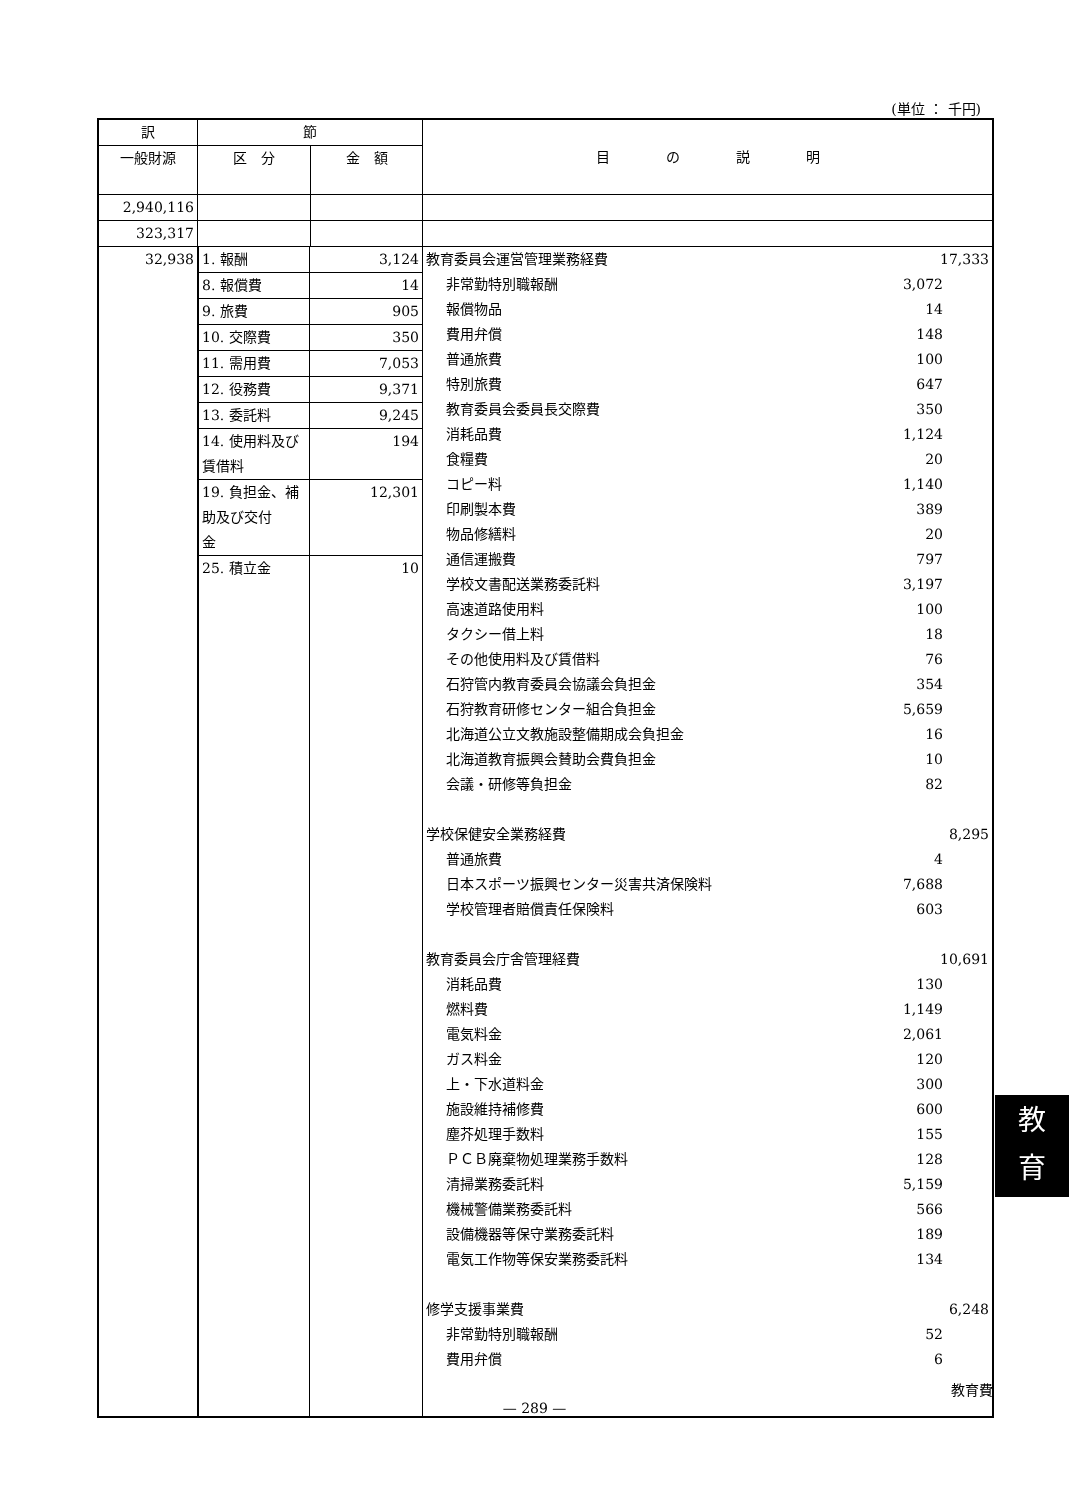(単位 ： 千円)
| 訳 | 節 | | 目 の 説 明 |
| --- | --- | --- | --- |
| 一般財源 | 区 分 | 金 額 | |
| 2,940,116 | | | |
| 323,317 | | | |
| 32,938 | / 1. 報酬 / 3,124 / / 8. 報償費 / 14 / / 9. 旅費 / 905 / / 10. 交際費 / 350 / / 11. 需用費 / 7,053 / / 12. 役務費 / 9,371 / / 13. 委託料 / 9,245 / / 14. 使用料及び 賃借料 / 194 / / 19. 負担金、補 助及び交付 金 / 12,301 / / 25. 積立金 / 10 / | | 教育委員会運営管理業務経費 17,333 非常勤特別職報酬 3,072 報償物品 14 費用弁償 148 普通旅費 100 特別旅費 647 教育委員会委員長交際費 350 消耗品費 1,124 食糧費 20 コピー料 1,140 印刷製本費 389 物品修繕料 20 通信運搬費 797 学校文書配送業務委託料 3,197 高速道路使用料 100 タクシー借上料 18 その他使用料及び賃借料 76 石狩管内教育委員会協議会負担金 354 石狩教育研修センター組合負担金 5,659 北海道公立文教施設整備期成会負担金 16 北海道教育振興会賛助会費負担金 10 会議・研修等負担金 82 学校保健安全業務経費 8,295 普通旅費 4 日本スポーツ振興センター災害共済保険料 7,688 学校管理者賠償責任保険料 603 教育委員会庁舎管理経費 10,691 消耗品費 130 燃料費 1,149 電気料金 2,061 ガス料金 120 上・下水道料金 300 施設維持補修費 600 塵芥処理手数料 155 ＰＣＢ廃棄物処理業務手数料 128 清掃業務委託料 5,159 機械警備業務委託料 566 設備機器等保守業務委託料 189 電気工作物等保安業務委託料 134 修学支援事業費 6,248 非常勤特別職報酬 52 費用弁償 6 |
教
育
教育費
— 289 —